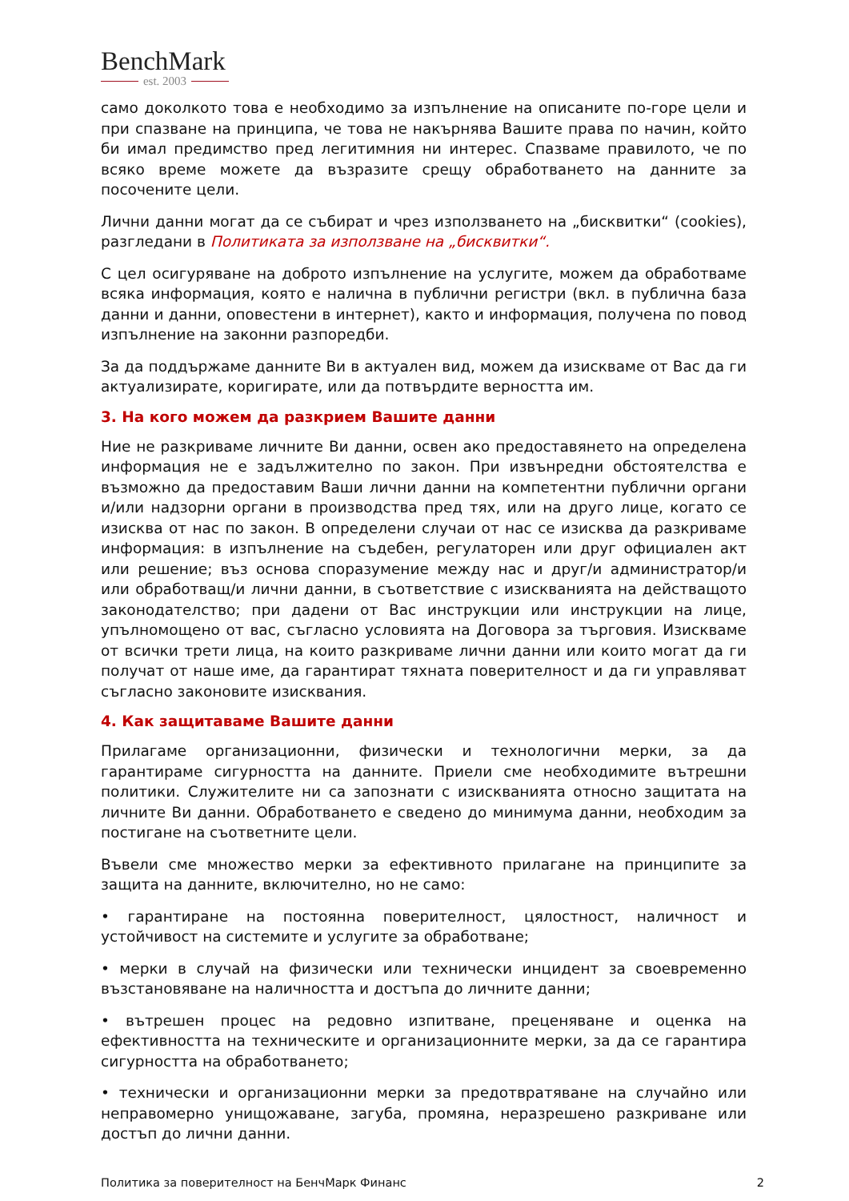BenchMark
est. 2003
само доколкото това е необходимо за изпълнение на описаните по-горе цели и при спазване на принципа, че това не накърнява Вашите права по начин, който би имал предимство пред легитимния ни интерес. Спазваме правилото, че по всяко време можете да възразите срещу обработването на данните за посочените цели.
Лични данни могат да се събират и чрез използването на „бисквитки“ (cookies), разгледани в Политиката за използване на „бисквитки“.
С цел осигуряване на доброто изпълнение на услугите, можем да обработваме всяка информация, която е налична в публични регистри (вкл. в публична база данни и данни, оповестени в интернет), както и информация, получена по повод изпълнение на законни разпоредби.
За да поддържаме данните Ви в актуален вид, можем да изискваме от Вас да ги актуализирате, коригирате, или да потвърдите верността им.
3. На кого можем да разкрием Вашите данни
Ние не разкриваме личните Ви данни, освен ако предоставянето на определена информация не е задължително по закон. При извънредни обстоятелства е възможно да предоставим Ваши лични данни на компетентни публични органи и/или надзорни органи в производства пред тях, или на друго лице, когато се изисква от нас по закон. В определени случаи от нас се изисква да разкриваме информация: в изпълнение на съдебен, регулаторен или друг официален акт или решение; въз основа споразумение между нас и друг/и администратор/и или обработващ/и лични данни, в съответствие с изискванията на действащото законодателство; при дадени от Вас инструкции или инструкции на лице, упълномощено от вас, съгласно условията на Договора за търговия. Изискваме от всички трети лица, на които разкриваме лични данни или които могат да ги получат от наше име, да гарантират тяхната поверителност и да ги управляват съгласно законовите изисквания.
4. Как защитаваме Вашите данни
Прилагаме организационни, физически и технологични мерки, за да гарантираме сигурността на данните. Приели сме необходимите вътрешни политики. Служителите ни са запознати с изискванията относно защитата на личните Ви данни. Обработването е сведено до минимума данни, необходим за постигане на съответните цели.
Въвели сме множество мерки за ефективното прилагане на принципите за защита на данните, включително, но не само:
• гарантиране на постоянна поверителност, цялостност, наличност и устойчивост на системите и услугите за обработване;
• мерки в случай на физически или технически инцидент за своевременно възстановяване на наличността и достъпа до личните данни;
• вътрешен процес на редовно изпитване, преценяване и оценка на ефективността на техническите и организационните мерки, за да се гарантира сигурността на обработването;
• технически и организационни мерки за предотвратяване на случайно или неправомерно унищожаване, загуба, промяна, неразрешено разкриване или достъп до лични данни.
Политика за поверителност на БенчМарк Финанс 2